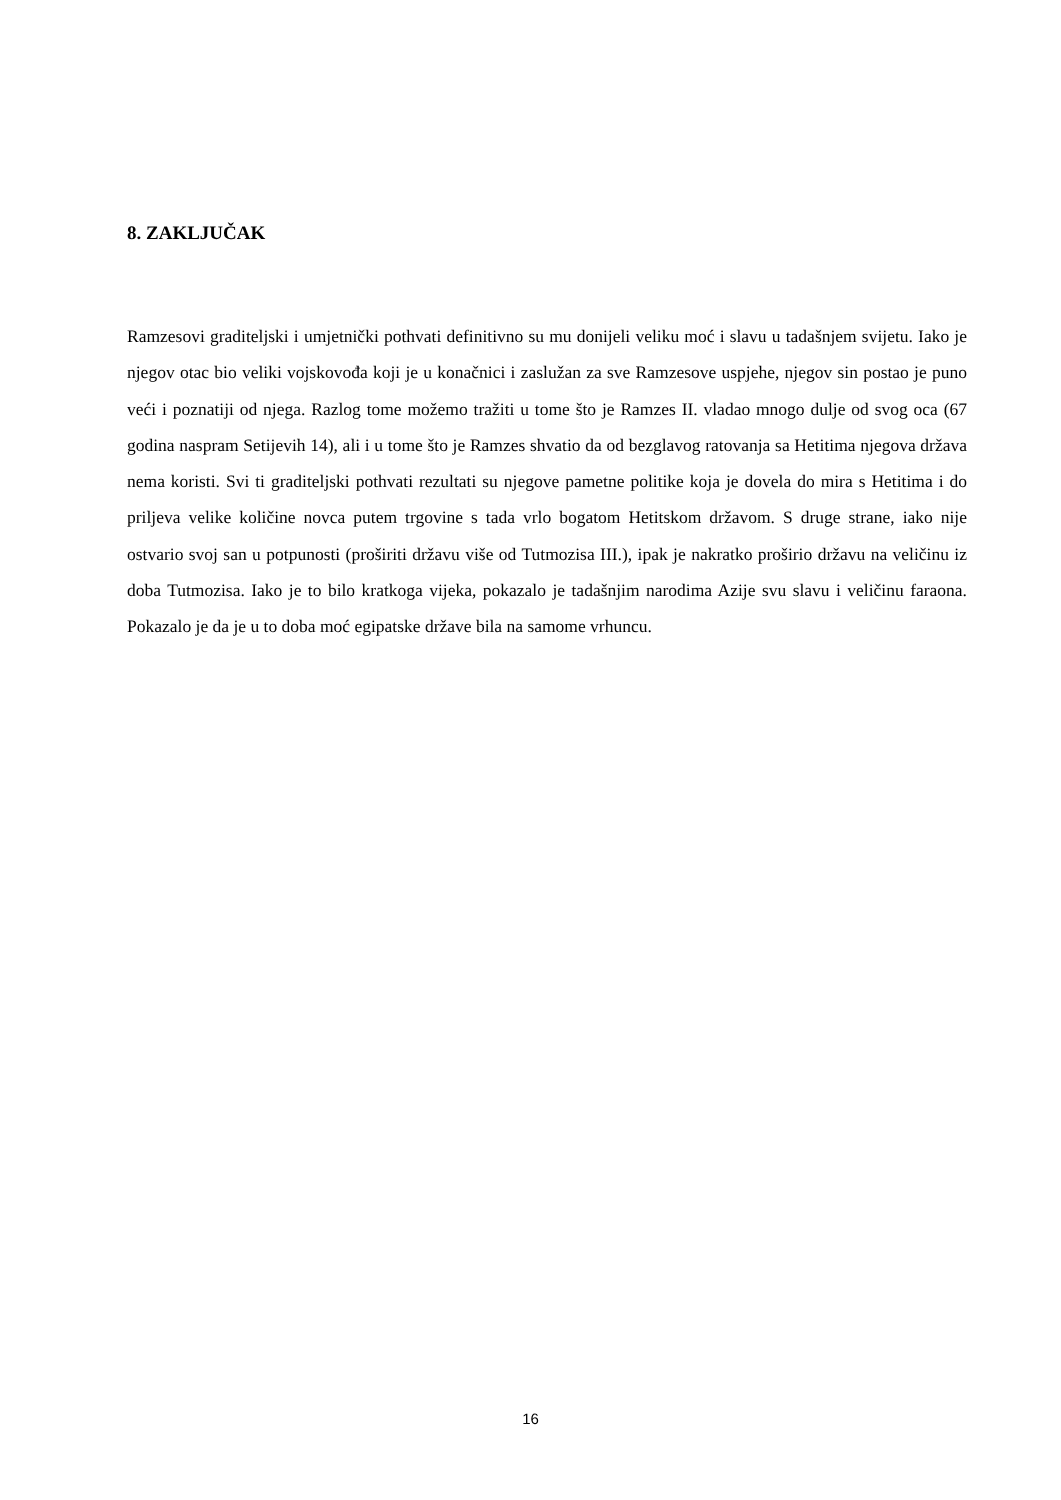8. ZAKLJUČAK
Ramzesovi graditeljski i umjetnički pothvati definitivno su mu donijeli veliku moć i slavu u tadašnjem svijetu. Iako je njegov otac bio veliki vojskovođa koji je u konačnici i zaslužan za sve Ramzesove uspjehe, njegov sin postao je puno veći i poznatiji od njega. Razlog tome možemo tražiti u tome što je Ramzes II. vladao mnogo dulje od svog oca (67 godina naspram Setijevih 14), ali i u tome što je Ramzes shvatio da od bezglavog ratovanja sa Hetitima njegova država nema koristi. Svi ti graditeljski pothvati rezultati su njegove pametne politike koja je dovela do mira s Hetitima i do priljeva velike količine novca putem trgovine s tada vrlo bogatom Hetitskom državom. S druge strane, iako nije ostvario svoj san u potpunosti (proširiti državu više od Tutmozisa III.), ipak je nakratko proširio državu na veličinu iz doba Tutmozisa. Iako je to bilo kratkoga vijeka, pokazalo je tadašnjim narodima Azije svu slavu i veličinu faraona. Pokazalo je da je u to doba moć egipatske države bila na samome vrhuncu.
16